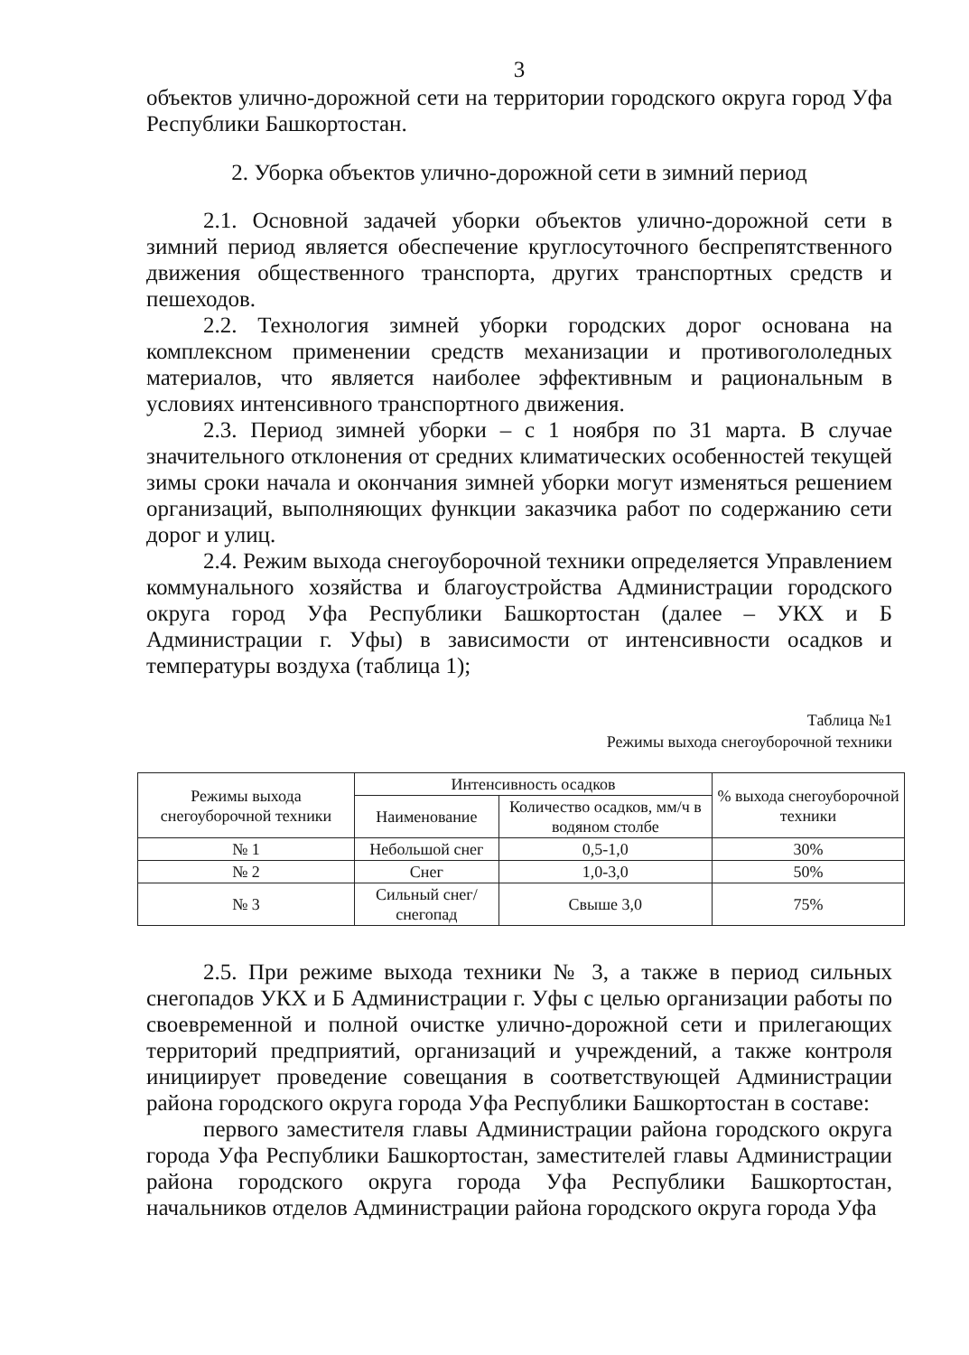3
объектов улично-дорожной сети на территории городского округа город Уфа Республики Башкортостан.
2. Уборка объектов улично-дорожной сети в зимний период
2.1. Основной задачей уборки объектов улично-дорожной сети в зимний период является обеспечение круглосуточного беспрепятственного движения общественного транспорта, других транспортных средств и пешеходов.
2.2. Технология зимней уборки городских дорог основана на комплексном применении средств механизации и противогололедных материалов, что является наиболее эффективным и рациональным в условиях интенсивного транспортного движения.
2.3. Период зимней уборки – с 1 ноября по 31 марта. В случае значительного отклонения от средних климатических особенностей текущей зимы сроки начала и окончания зимней уборки могут изменяться решением организаций, выполняющих функции заказчика работ по содержанию сети дорог и улиц.
2.4. Режим выхода снегоуборочной техники определяется Управлением коммунального хозяйства и благоустройства Администрации городского округа город Уфа Республики Башкортостан (далее – УКХ и Б Администрации г. Уфы) в зависимости от интенсивности осадков и температуры воздуха (таблица 1);
Таблица №1
Режимы выхода снегоуборочной техники
| Режимы выхода снегоуборочной техники | Интенсивность осадков | | % выхода снегоуборочной техники |
| --- | --- | --- | --- |
| | Наименование | Количество осадков, мм/ч в водяном столбе | |
| № 1 | Небольшой снег | 0,5-1,0 | 30% |
| № 2 | Снег | 1,0-3,0 | 50% |
| № 3 | Сильный снег/снегопад | Свыше 3,0 | 75% |
2.5. При режиме выхода техники № 3, а также в период сильных снегопадов УКХ и Б Администрации г. Уфы с целью организации работы по своевременной и полной очистке улично-дорожной сети и прилегающих территорий предприятий, организаций и учреждений, а также контроля инициирует проведение совещания в соответствующей Администрации района городского округа города Уфа Республики Башкортостан в составе:
первого заместителя главы Администрации района городского округа города Уфа Республики Башкортостан, заместителей главы Администрации района городского округа города Уфа Республики Башкортостан, начальников отделов Администрации района городского округа города Уфа